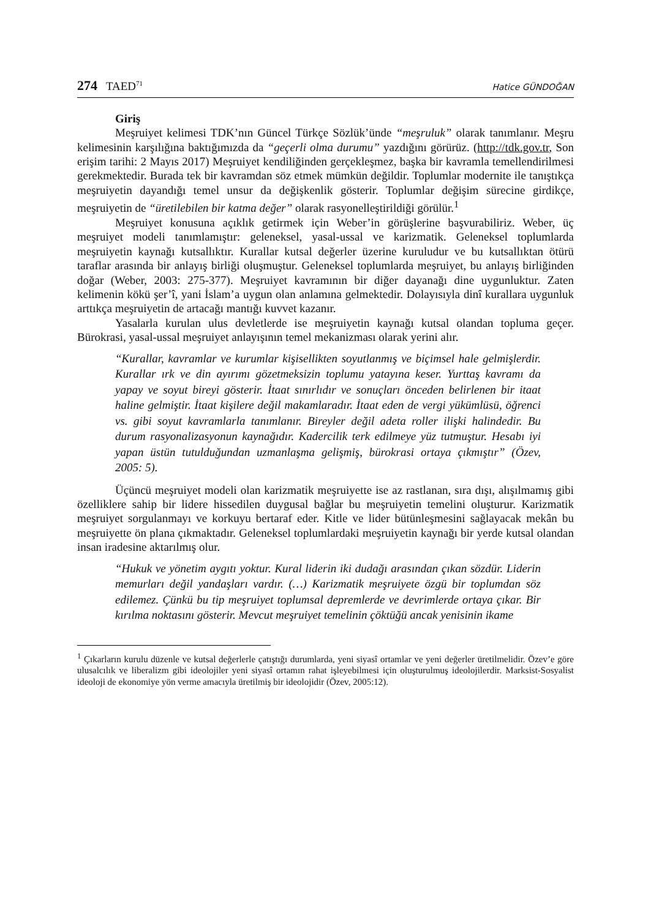274 TAED<sup>71</sup> Hatice GÜNDOĞAN
Giriş
Meşruiyet kelimesi TDK’nın Güncel Türkçe Sözlük’ünde “meşruluk” olarak tanımlanır. Meşru kelimesinin karşılığına baktığımızda da “geçerli olma durumu” yazdığını görürüz. (http://tdk.gov.tr, Son erişim tarihi: 2 Mayıs 2017) Meşruiyet kendiliğinden gerçekleşmez, başka bir kavramla temellendirilmesi gerekmektedir. Burada tek bir kavramdan söz etmek mümkün değildir. Toplumlar modernite ile tanıştıkça meşruiyetin dayandığı temel unsur da değişkenlik gösterir. Toplumlar değişim sürecine girdikçe, meşruiyetin de “üretilebilen bir katma değer” olarak rasyonelleştirildiği görülür.<sup>1</sup>
Meşruiyet konusuna açıklık getirmek için Weber’in görüşlerine başvurabiliriz. Weber, üç meşruiyet modeli tanımlamıştır: geleneksel, yasal-ussal ve karizmatik. Geleneksel toplumlarda meşruiyetin kaynağı kutsallıktır. Kurallar kutsal değerler üzerine kuruludur ve bu kutsallıktan ötürü taraflar arasında bir anlayış birliği oluşmuştur. Geleneksel toplumlarda meşruiyet, bu anlayış birliğinden doğar (Weber, 2003: 275-377). Meşruiyet kavramının bir diğer dayanağı dine uygunluktur. Zaten kelimenin kökü şer’î, yani İslam’a uygun olan anlamına gelmektedir. Dolayısıyla dinî kurallara uygunluk arttıkça meşruiyetin de artacağı mantığı kuvvet kazanır.
Yasalarla kurulan ulus devletlerde ise meşruiyetin kaynağı kutsal olandan topluma geçer. Bürokrasi, yasal-ussal meşruiyet anlayışının temel mekanizması olarak yerini alır.
“Kurallar, kavramlar ve kurumlar kişisellikten soyutlanmış ve biçimsel hale gelmişlerdir. Kurallar ırk ve din ayırımı gözetmeksizin toplumu yatayına keser. Yurttaş kavramı da yapay ve soyut bireyi gösterir. İtaat sınırlıdır ve sonuçları önceden belirlenen bir itaat haline gelmiştir. İtaat kişilere değil makamlaradır. İtaat eden de vergi yükümlüsü, öğrenci vs. gibi soyut kavramlarla tanımlanır. Bireyler değil adeta roller ilişki halindedir. Bu durum rasyonalizasyonun kaynağıdır. Kadercilik terk edilmeye yüz tutmuştur. Hesabı iyi yapan üstün tutulduğundan uzmanlaşma gelişmiş, bürokrasi ortaya çıkmıştır” (Özev, 2005: 5).
Üçüncü meşruiyet modeli olan karizmatik meşruiyette ise az rastlanan, sıra dışı, alışılmamış gibi özelliklere sahip bir lidere hissedilen duygusal bağlar bu meşruiyetin temelini oluşturur. Karizmatik meşruiyet sorgulanmayı ve korkuyu bertaraf eder. Kitle ve lider bütünleşmesini sağlayacak mekân bu meşruiyette ön plana çıkmaktadır. Geleneksel toplumlardaki meşruiyetin kaynağı bir yerde kutsal olandan insan iradesine aktarılmış olur.
“Hukuk ve yönetim aygıtı yoktur. Kural liderin iki dudağı arasından çıkan sözdür. Liderin memurları değil yandaşları vardır. (…) Karizmatik meşruiyete özgü bir toplumdan söz edilemez. Çünkü bu tip meşruiyet toplumsal depremlerde ve devrimlerde ortaya çıkar. Bir kırılma noktasını gösterir. Mevcut meşruiyet temelinin çöktüğü ancak yenisinin ikame
<sup>1</sup> Çıkarların kurulu düzenle ve kutsal değerlerle çatıştığı durumlarda, yeni siyasî ortamlar ve yeni değerler üretilmelidir. Özev’e göre ulusalcılık ve liberalizm gibi ideolojiler yeni siyasî ortamın rahat işleyebilmesi için oluşturulmuş ideolojilerdir. Marksist-Sosyalist ideoloji de ekonomiye yön verme amacıyla üretilmiş bir ideolojidir (Özev, 2005:12).